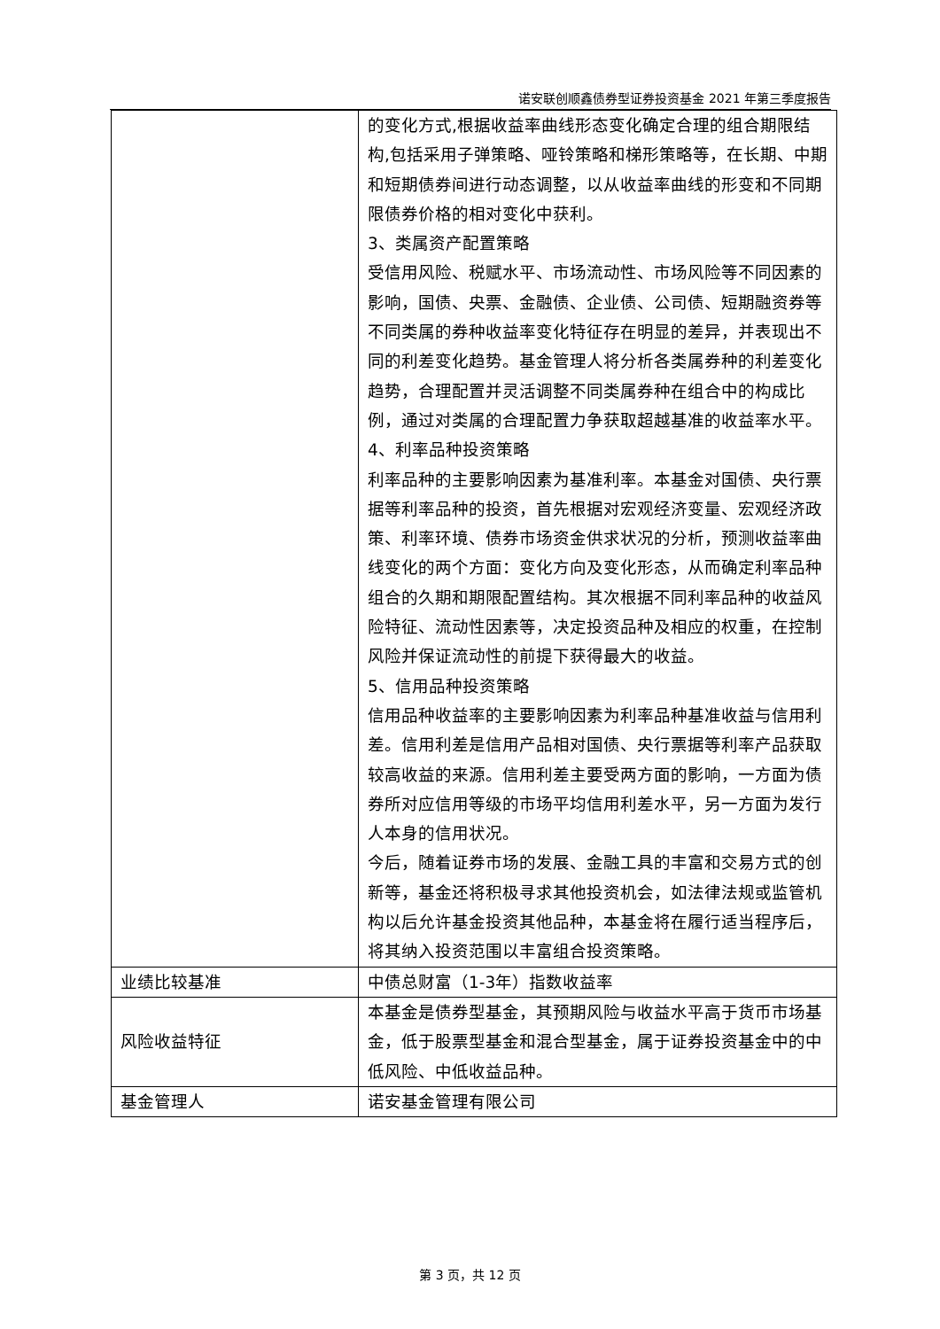诺安联创顺鑫债券型证券投资基金 2021 年第三季度报告
| | 的变化方式,根据收益率曲线形态变化确定合理的组合期限结构,包括采用子弹策略、哑铃策略和梯形策略等，在长期、中期和短期债券间进行动态调整，以从收益率曲线的形变和不同期限债券价格的相对变化中获利。 3、类属资产配置策略 受信用风险、税赋水平、市场流动性、市场风险等不同因素的影响，国债、央票、金融债、企业债、公司债、短期融资券等不同类属的券种收益率变化特征存在明显的差异，并表现出不同的利差变化趋势。基金管理人将分析各类属券种的利差变化趋势，合理配置并灵活调整不同类属券种在组合中的构成比例，通过对类属的合理配置力争获取超越基准的收益率水平。 4、利率品种投资策略 利率品种的主要影响因素为基准利率。本基金对国债、央行票据等利率品种的投资，首先根据对宏观经济变量、宏观经济政策、利率环境、债券市场资金供求状况的分析，预测收益率曲线变化的两个方面：变化方向及变化形态，从而确定利率品种组合的久期和期限配置结构。其次根据不同利率品种的收益风险特征、流动性因素等，决定投资品种及相应的权重，在控制风险并保证流动性的前提下获得最大的收益。 5、信用品种投资策略 信用品种收益率的主要影响因素为利率品种基准收益与信用利差。信用利差是信用产品相对国债、央行票据等利率产品获取较高收益的来源。信用利差主要受两方面的影响，一方面为债券所对应信用等级的市场平均信用利差水平，另一方面为发行人本身的信用状况。 今后，随着证券市场的发展、金融工具的丰富和交易方式的创新等，基金还将积极寻求其他投资机会，如法律法规或监管机构以后允许基金投资其他品种，本基金将在履行适当程序后，将其纳入投资范围以丰富组合投资策略。 |
| 业绩比较基准 | 中债总财富（1-3年）指数收益率 |
| 风险收益特征 | 本基金是债券型基金，其预期风险与收益水平高于货币市场基金，低于股票型基金和混合型基金，属于证券投资基金中的中低风险、中低收益品种。 |
| 基金管理人 | 诺安基金管理有限公司 |
第 3 页，共 12 页